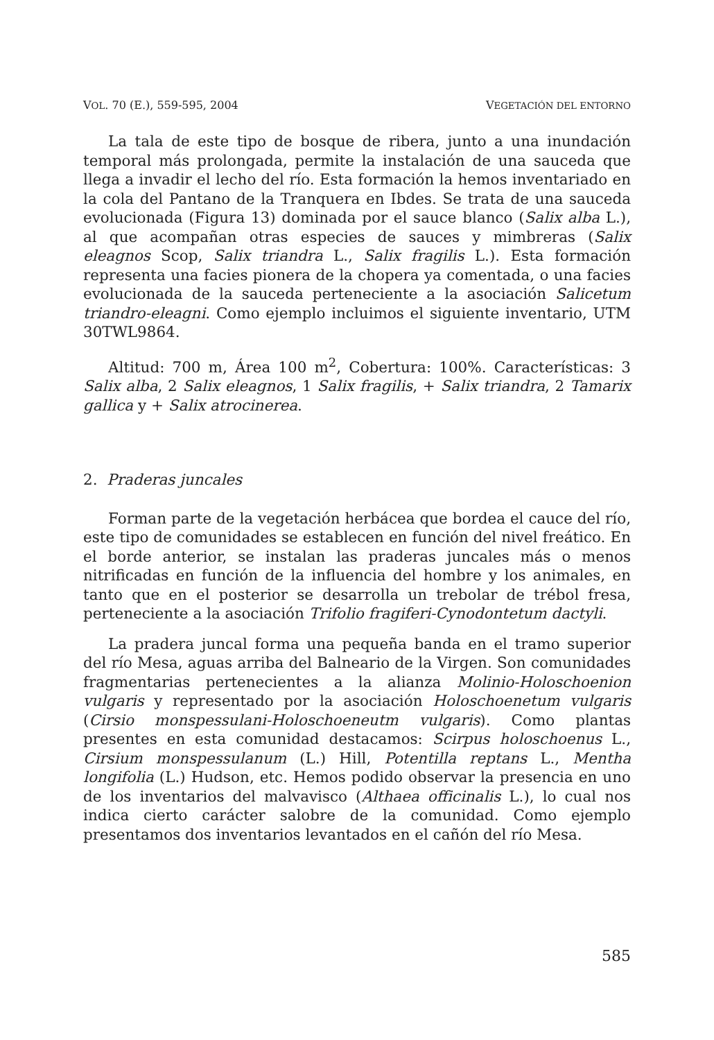VOL. 70 (E.), 559-595, 2004 VEGETACIÓN DEL ENTORNO
La tala de este tipo de bosque de ribera, junto a una inundación temporal más prolongada, permite la instalación de una sauceda que llega a invadir el lecho del río. Esta formación la hemos inventariado en la cola del Pantano de la Tranquera en Ibdes. Se trata de una sauceda evolucionada (Figura 13) dominada por el sauce blanco (Salix alba L.), al que acompañan otras especies de sauces y mimbreras (Salix eleagnos Scop, Salix triandra L., Salix fragilis L.). Esta formación representa una facies pionera de la chopera ya comentada, o una facies evolucionada de la sauceda perteneciente a la asociación Salicetum triandro-eleagni. Como ejemplo incluimos el siguiente inventario, UTM 30TWL9864.
Altitud: 700 m, Área 100 m<sup>2</sup>, Cobertura: 100%. Características: 3 Salix alba, 2 Salix eleagnos, 1 Salix fragilis, + Salix triandra, 2 Tamarix gallica y + Salix atrocinerea.
2. Praderas juncales
Forman parte de la vegetación herbácea que bordea el cauce del río, este tipo de comunidades se establecen en función del nivel freático. En el borde anterior, se instalan las praderas juncales más o menos nitrificadas en función de la influencia del hombre y los animales, en tanto que en el posterior se desarrolla un trebolar de trébol fresa, perteneciente a la asociación Trifolio fragiferi-Cynodontetum dactyli.
La pradera juncal forma una pequeña banda en el tramo superior del río Mesa, aguas arriba del Balneario de la Virgen. Son comunidades fragmentarias pertenecientes a la alianza Molinio-Holoschoenion vulgaris y representado por la asociación Holoschoenetum vulgaris (Cirsio monspessulani-Holoschoeneutm vulgaris). Como plantas presentes en esta comunidad destacamos: Scirpus holoschoenus L., Cirsium monspessulanum (L.) Hill, Potentilla reptans L., Mentha longifolia (L.) Hudson, etc. Hemos podido observar la presencia en uno de los inventarios del malvavisco (Althaea officinalis L.), lo cual nos indica cierto carácter salobre de la comunidad. Como ejemplo presentamos dos inventarios levantados en el cañón del río Mesa.
585